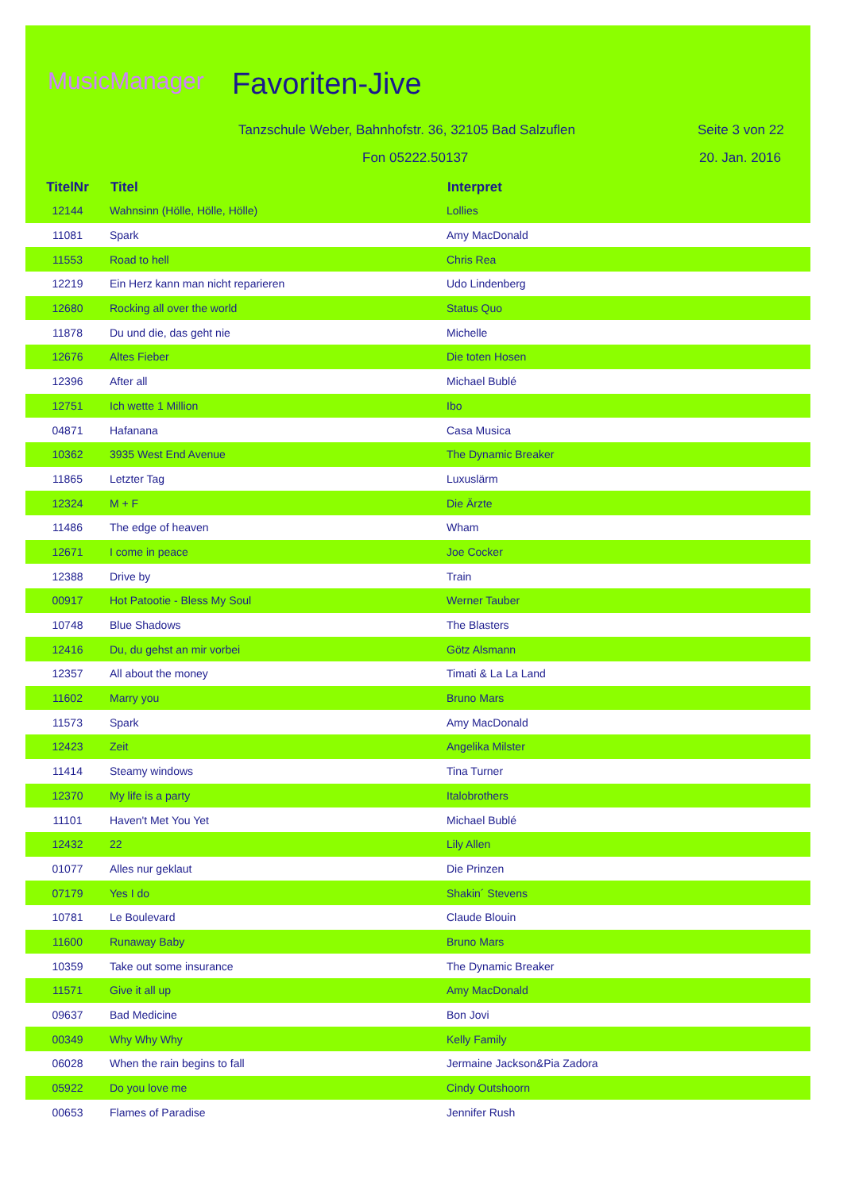MusicManager Favoriten-Jive
Tanzschule Weber, Bahnhofstr. 36, 32105 Bad Salzuflen
Seite 3 von 22
Fon 05222.50137 20. Jan. 2016
| TitelNr | Titel | Interpret |
| --- | --- | --- |
| 12144 | Wahnsinn (Hölle, Hölle, Hölle) | Lollies |
| 11081 | Spark | Amy MacDonald |
| 11553 | Road to hell | Chris Rea |
| 12219 | Ein Herz kann man nicht reparieren | Udo Lindenberg |
| 12680 | Rocking all over the world | Status Quo |
| 11878 | Du und die, das geht nie | Michelle |
| 12676 | Altes Fieber | Die toten Hosen |
| 12396 | After all | Michael Bublé |
| 12751 | Ich wette 1 Million | Ibo |
| 04871 | Hafanana | Casa Musica |
| 10362 | 3935 West End Avenue | The Dynamic Breaker |
| 11865 | Letzter Tag | Luxuslärm |
| 12324 | M + F | Die Ärzte |
| 11486 | The edge of heaven | Wham |
| 12671 | I come in peace | Joe Cocker |
| 12388 | Drive by | Train |
| 00917 | Hot Patootie - Bless My Soul | Werner Tauber |
| 10748 | Blue Shadows | The Blasters |
| 12416 | Du, du gehst an mir vorbei | Götz Alsmann |
| 12357 | All about the money | Timati & La La Land |
| 11602 | Marry you | Bruno Mars |
| 11573 | Spark | Amy MacDonald |
| 12423 | Zeit | Angelika Milster |
| 11414 | Steamy windows | Tina Turner |
| 12370 | My life is a party | Italobrothers |
| 11101 | Haven't Met You Yet | Michael Bublé |
| 12432 | 22 | Lily Allen |
| 01077 | Alles nur geklaut | Die Prinzen |
| 07179 | Yes I do | Shakin´ Stevens |
| 10781 | Le Boulevard | Claude Blouin |
| 11600 | Runaway Baby | Bruno Mars |
| 10359 | Take out some insurance | The Dynamic Breaker |
| 11571 | Give it all up | Amy MacDonald |
| 09637 | Bad Medicine | Bon Jovi |
| 00349 | Why Why Why | Kelly Family |
| 06028 | When the rain begins to fall | Jermaine Jackson&Pia Zadora |
| 05922 | Do you love me | Cindy Outshoorn |
| 00653 | Flames of Paradise | Jennifer Rush |